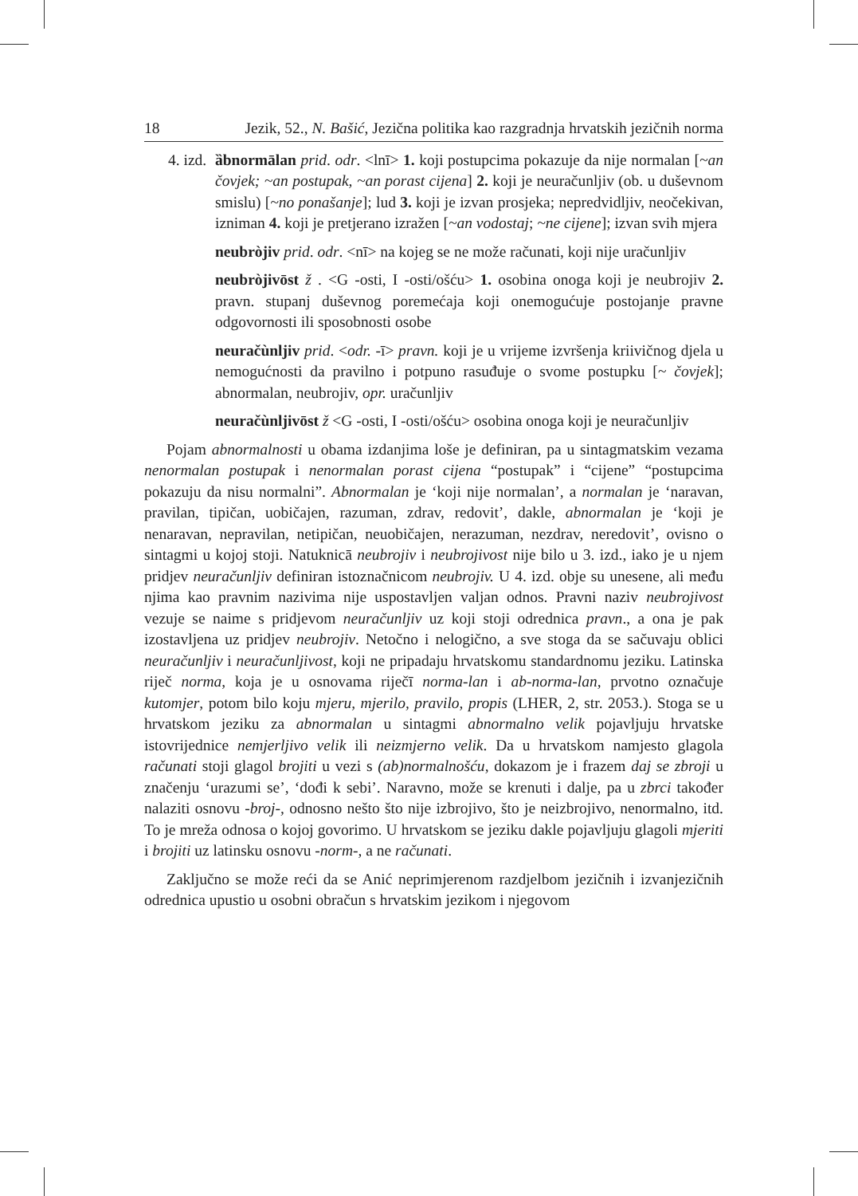18 Jezik, 52., N. Bašić, Jezična politika kao razgradnja hrvatskih jezičnih norma
4. izd. ȁbnormālan prid. odr. <lnī> 1. koji postupcima pokazuje da nije normalan [~an čovjek; ~an postupak, ~an porast cijena] 2. koji je neuračunljiv (ob. u duševnom smislu) [~no ponašanje]; lud 3. koji je izvan prosjeka; nepredvidljiv, neočekivan, izniman 4. koji je pretjerano izražen [~an vodostaj; ~ne cijene]; izvan svih mjera
neubròjiv prid. odr. <nī> na kojeg se ne može računati, koji nije uračunljiv
neubròjivōst ž . <G -osti, I -osti/ošću> 1. osobina onoga koji je neubrojiv 2. pravn. stupanj duševnog poremećaja koji onemogućuje postojanje pravne odgovornosti ili sposobnosti osobe
neuračùnljiv prid. <odr. -ī> pravn. koji je u vrijeme izvršenja kriivičnog djela u nemogućnosti da pravilno i potpuno rasuđuje o svome postupku [~ čovjek]; abnormalan, neubrojiv, opr. uračunljiv
neuračùnljivōst ž <G -osti, I -osti/ošću> osobina onoga koji je neuračunljiv
Pojam abnormalnosti u obama izdanjima loše je definiran, pa u sintagmatskim vezama nenormalan postupak i nenormalan porast cijena “postupak” i “cijene” “postupcima pokazuju da nisu normalni”. Abnormalan je ‘koji nije normalan’, a normalan je ‘naravan, pravilan, tipičan, uobičajen, razuman, zdrav, redovit’, dakle, abnormalan je ‘koji je nenaravan, nepravilan, netipičan, neuobičajen, nerazuman, nezdrav, neredovit’, ovisno o sintagmi u kojoj stoji. Natuknicā neubrojiv i neubrojivost nije bilo u 3. izd., iako je u njem pridjev neuračunljiv definiran istoznačnicom neubrojiv. U 4. izd. obje su unesene, ali među njima kao pravnim nazivima nije uspostavljen valjan odnos. Pravni naziv neubrojivost vezuje se naime s pridjevom neuračunljiv uz koji stoji odrednica pravn., a ona je pak izostavljena uz pridjev neubrojiv. Netočno i nelogično, a sve stoga da se sačuvaju oblici neuračunljiv i neuračunljivost, koji ne pripadaju hrvatskomu standardnomu jeziku. Latinska riječ norma, koja je u osnovama riječī norma-lan i ab-norma-lan, prvotno označuje kutomjer, potom bilo koju mjeru, mjerilo, pravilo, propis (LHER, 2, str. 2053.). Stoga se u hrvatskom jeziku za abnormalan u sintagmi abnormalno velik pojavljuju hrvatske istovrijednice nemjerljivo velik ili neizmjerno velik. Da u hrvatskom namjesto glagola računati stoji glagol brojiti u vezi s (ab)normalnošću, dokazom je i frazem daj se zbroji u značenju ‘urazumi se’, ‘dođi k sebi’. Naravno, može se krenuti i dalje, pa u zbrci također nalaziti osnovu -broj-, odnosno nešto što nije izbrojivo, što je neizbrojivo, nenormalno, itd. To je mreža odnosa o kojoj govorimo. U hrvatskom se jeziku dakle pojavljuju glagoli mjeriti i brojiti uz latinsku osnovu -norm-, a ne računati.
Zaključno se može reći da se Anić neprimjerenom razdjelbom jezičnih i izvanjezičnih odrednica upustio u osobni obračun s hrvatskim jezikom i njegovom